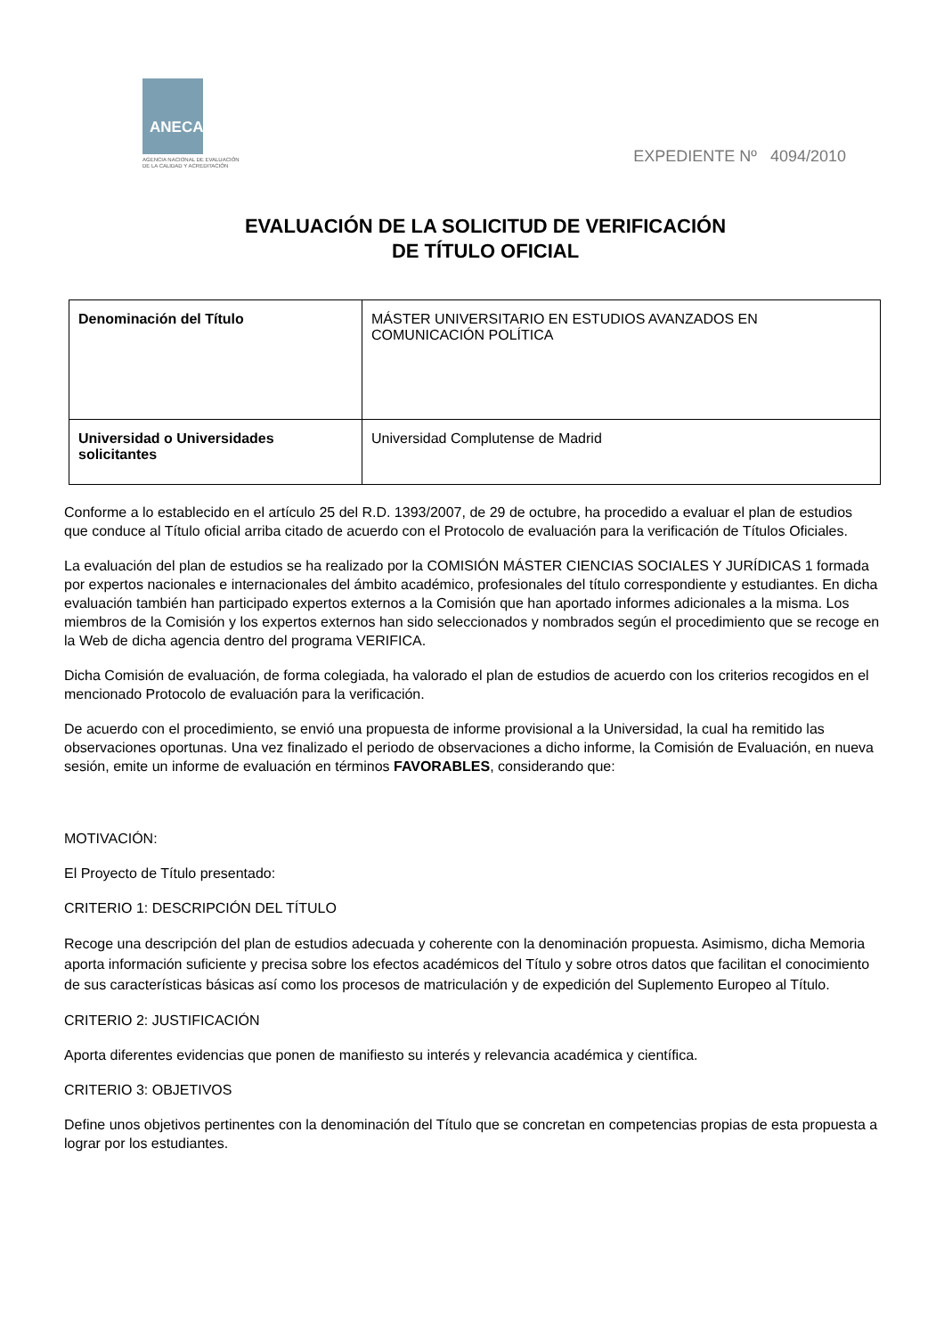ANECA
AGENCIA NACIONAL DE EVALUACIÓN
DE LA CALIDAD Y ACREDITACIÓN
EXPEDIENTE Nº 4094/2010
EVALUACIÓN DE LA SOLICITUD DE VERIFICACIÓN
DE TÍTULO OFICIAL
| Denominación del Título | MÁSTER UNIVERSITARIO EN ESTUDIOS AVANZADOS EN COMUNICACIÓN POLÍTICA |
| Universidad o Universidades solicitantes | Universidad Complutense de Madrid |
Conforme a lo establecido en el artículo 25 del R.D. 1393/2007, de 29 de octubre, ha procedido a evaluar el plan de estudios que conduce al Título oficial arriba citado de acuerdo con el Protocolo de evaluación para la verificación de Títulos Oficiales.
La evaluación del plan de estudios se ha realizado por la COMISIÓN MÁSTER CIENCIAS SOCIALES Y JURÍDICAS 1 formada por expertos nacionales e internacionales del ámbito académico, profesionales del título correspondiente y estudiantes. En dicha evaluación también han participado expertos externos a la Comisión que han aportado informes adicionales a la misma. Los miembros de la Comisión y los expertos externos han sido seleccionados y nombrados según el procedimiento que se recoge en la Web de dicha agencia dentro del programa VERIFICA.
Dicha Comisión de evaluación, de forma colegiada, ha valorado el plan de estudios de acuerdo con los criterios recogidos en el mencionado Protocolo de evaluación para la verificación.
De acuerdo con el procedimiento, se envió una propuesta de informe provisional a la Universidad, la cual ha remitido las observaciones oportunas. Una vez finalizado el periodo de observaciones a dicho informe, la Comisión de Evaluación, en nueva sesión, emite un informe de evaluación en términos FAVORABLES, considerando que:
MOTIVACIÓN:
El Proyecto de Título presentado:
CRITERIO 1: DESCRIPCIÓN DEL TÍTULO
Recoge una descripción del plan de estudios adecuada y coherente con la denominación propuesta. Asimismo, dicha Memoria aporta información suficiente y precisa sobre los efectos académicos del Título y sobre otros datos que facilitan el conocimiento de sus características básicas así como los procesos de matriculación y de expedición del Suplemento Europeo al Título.
CRITERIO 2: JUSTIFICACIÓN
Aporta diferentes evidencias que ponen de manifiesto su interés y relevancia académica y científica.
CRITERIO 3: OBJETIVOS
Define unos objetivos pertinentes con la denominación del Título que se concretan en competencias propias de esta propuesta a lograr por los estudiantes.